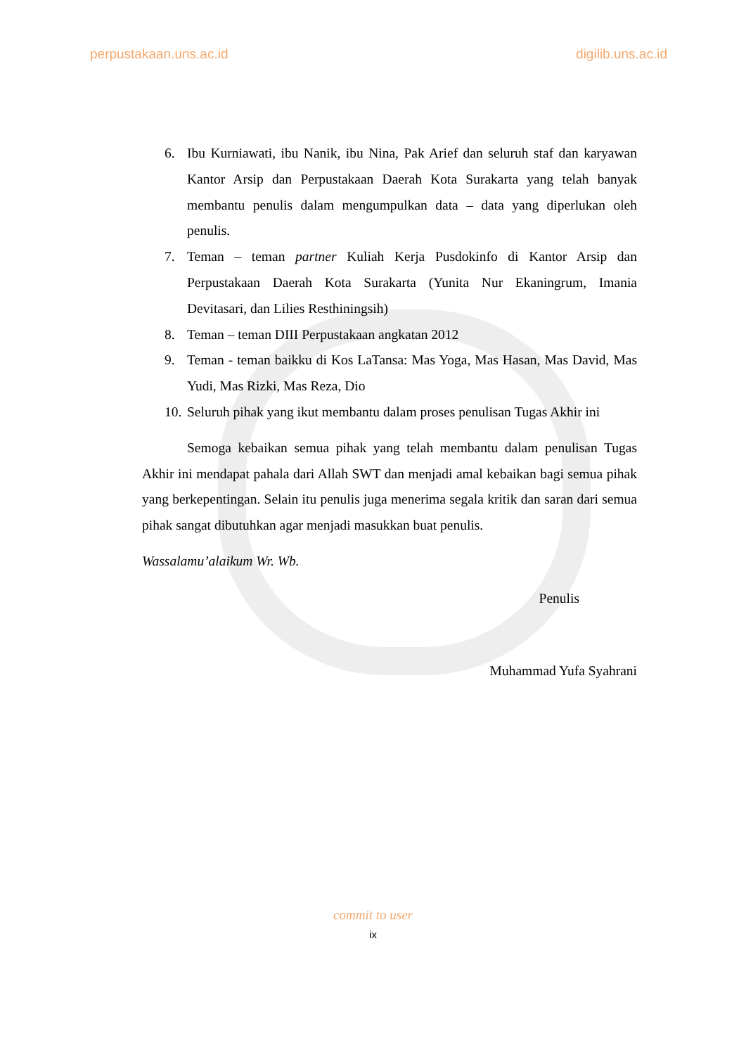perpustakaan.uns.ac.id digilib.uns.ac.id
6. Ibu Kurniawati, ibu Nanik, ibu Nina, Pak Arief dan seluruh staf dan karyawan Kantor Arsip dan Perpustakaan Daerah Kota Surakarta yang telah banyak membantu penulis dalam mengumpulkan data – data yang diperlukan oleh penulis.
7. Teman – teman partner Kuliah Kerja Pusdokinfo di Kantor Arsip dan Perpustakaan Daerah Kota Surakarta (Yunita Nur Ekaningrum, Imania Devitasari, dan Lilies Resthiningsih)
8. Teman – teman DIII Perpustakaan angkatan 2012
9. Teman - teman baikku di Kos LaTansa: Mas Yoga, Mas Hasan, Mas David, Mas Yudi, Mas Rizki, Mas Reza, Dio
10. Seluruh pihak yang ikut membantu dalam proses penulisan Tugas Akhir ini
Semoga kebaikan semua pihak yang telah membantu dalam penulisan Tugas Akhir ini mendapat pahala dari Allah SWT dan menjadi amal kebaikan bagi semua pihak yang berkepentingan. Selain itu penulis juga menerima segala kritik dan saran dari semua pihak sangat dibutuhkan agar menjadi masukkan buat penulis.
Wassalamu’alaikum Wr. Wb.
Penulis
Muhammad Yufa Syahrani
commit to user
ix